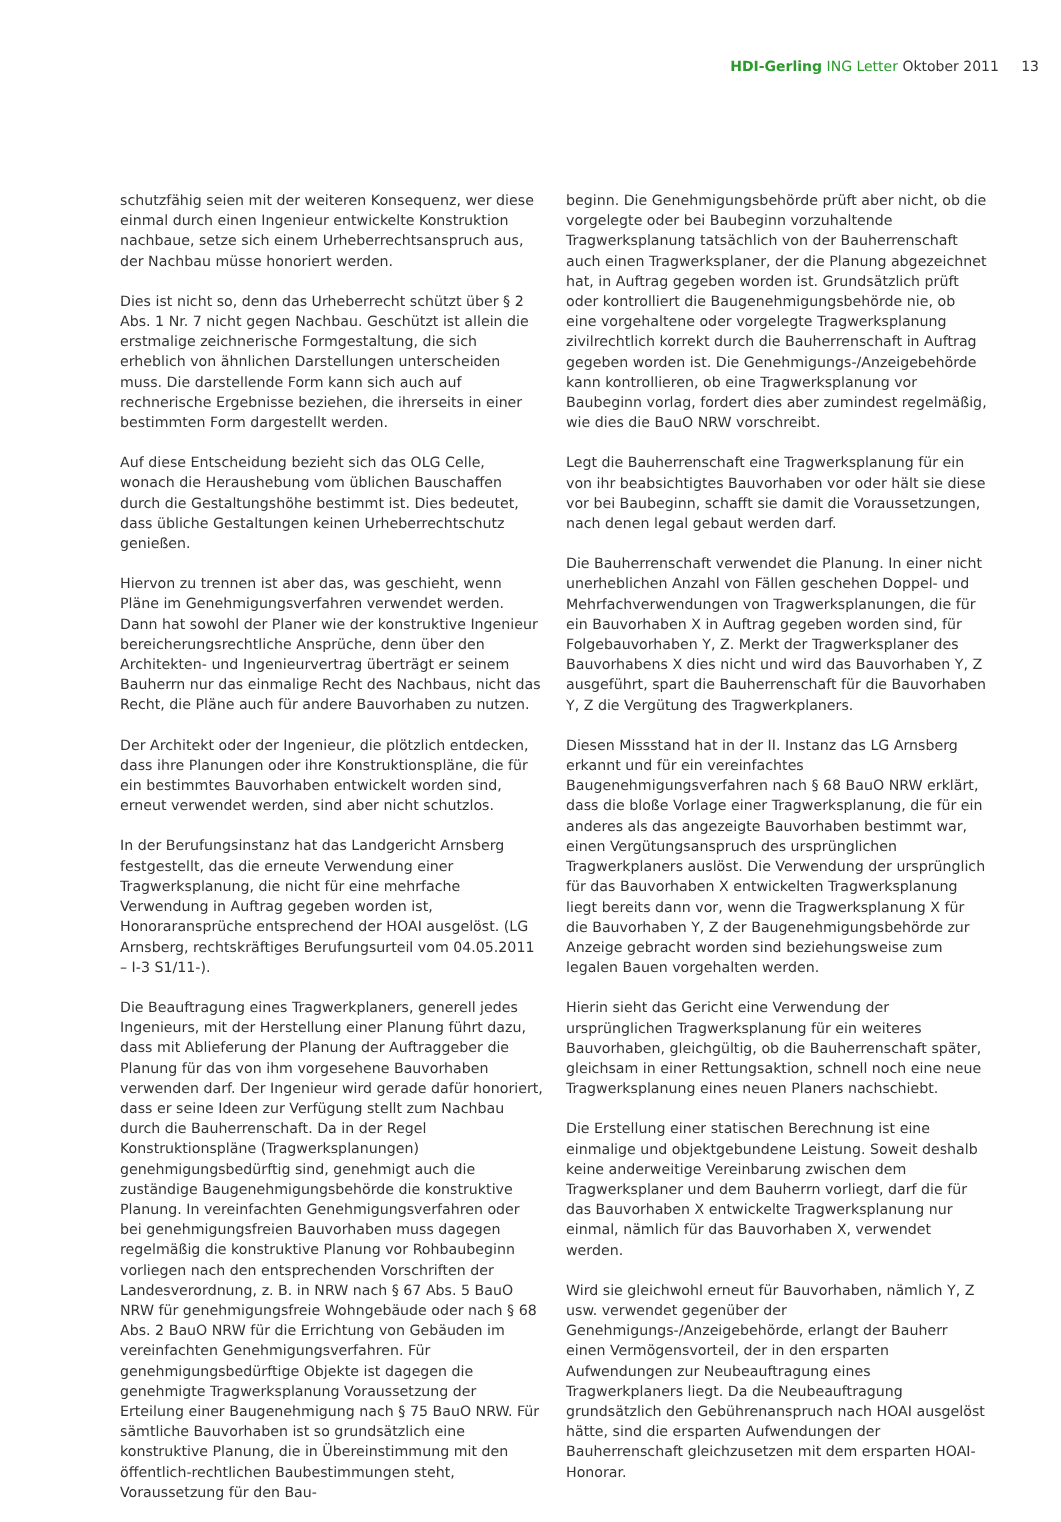HDI-Gerling ING Letter Oktober 2011 13
schutzfähig seien mit der weiteren Konsequenz, wer diese einmal durch einen Ingenieur entwickelte Konstruktion nachbaue, setze sich einem Urheberrechtsanspruch aus, der Nachbau müsse honoriert werden.
Dies ist nicht so, denn das Urheberrecht schützt über § 2 Abs. 1 Nr. 7 nicht gegen Nachbau. Geschützt ist allein die erstmalige zeichnerische Formgestaltung, die sich erheblich von ähnlichen Darstellungen unterscheiden muss. Die darstellende Form kann sich auch auf rechnerische Ergebnisse beziehen, die ihrerseits in einer bestimmten Form dargestellt werden.
Auf diese Entscheidung bezieht sich das OLG Celle, wonach die Heraushebung vom üblichen Bauschaffen durch die Gestaltungshöhe bestimmt ist. Dies bedeutet, dass übliche Gestaltungen keinen Urheberrechtschutz genießen.
Hiervon zu trennen ist aber das, was geschieht, wenn Pläne im Genehmigungsverfahren verwendet werden. Dann hat sowohl der Planer wie der konstruktive Ingenieur bereicherungsrechtliche Ansprüche, denn über den Architekten- und Ingenieurvertrag überträgt er seinem Bauherrn nur das einmalige Recht des Nachbaus, nicht das Recht, die Pläne auch für andere Bauvorhaben zu nutzen.
Der Architekt oder der Ingenieur, die plötzlich entdecken, dass ihre Planungen oder ihre Konstruktionspläne, die für ein bestimmtes Bauvorhaben entwickelt worden sind, erneut verwendet werden, sind aber nicht schutzlos.
In der Berufungsinstanz hat das Landgericht Arnsberg festgestellt, das die erneute Verwendung einer Tragwerksplanung, die nicht für eine mehrfache Verwendung in Auftrag gegeben worden ist, Honoraransprüche entsprechend der HOAI ausgelöst. (LG Arnsberg, rechtskräftiges Berufungsurteil vom 04.05.2011 – I-3 S1/11-).
Die Beauftragung eines Tragwerkplaners, generell jedes Ingenieurs, mit der Herstellung einer Planung führt dazu, dass mit Ablieferung der Planung der Auftraggeber die Planung für das von ihm vorgesehene Bauvorhaben verwenden darf. Der Ingenieur wird gerade dafür honoriert, dass er seine Ideen zur Verfügung stellt zum Nachbau durch die Bauherrenschaft. Da in der Regel Konstruktionspläne (Tragwerksplanungen) genehmigungsbedürftig sind, genehmigt auch die zuständige Baugenehmigungsbehörde die konstruktive Planung. In vereinfachten Genehmigungsverfahren oder bei genehmigungsfreien Bauvorhaben muss dagegen regelmäßig die konstruktive Planung vor Rohbaubeginn vorliegen nach den entsprechenden Vorschriften der Landesverordnung, z. B. in NRW nach § 67 Abs. 5 BauO NRW für genehmigungsfreie Wohngebäude oder nach § 68 Abs. 2 BauO NRW für die Errichtung von Gebäuden im vereinfachten Genehmigungsverfahren. Für genehmigungsbedürftige Objekte ist dagegen die genehmigte Tragwerksplanung Voraussetzung der Erteilung einer Baugenehmigung nach § 75 BauO NRW. Für sämtliche Bauvorhaben ist so grundsätzlich eine konstruktive Planung, die in Übereinstimmung mit den öffentlich-rechtlichen Baubestimmungen steht, Voraussetzung für den Bau-
beginn. Die Genehmigungsbehörde prüft aber nicht, ob die vorgelegte oder bei Baubeginn vorzuhaltende Tragwerksplanung tatsächlich von der Bauherrenschaft auch einen Tragwerksplaner, der die Planung abgezeichnet hat, in Auftrag gegeben worden ist. Grundsätzlich prüft oder kontrolliert die Baugenehmigungsbehörde nie, ob eine vorgehaltene oder vorgelegte Tragwerksplanung zivilrechtlich korrekt durch die Bauherrenschaft in Auftrag gegeben worden ist. Die Genehmigungs-/Anzeigebehörde kann kontrollieren, ob eine Tragwerksplanung vor Baubeginn vorlag, fordert dies aber zumindest regelmäßig, wie dies die BauO NRW vorschreibt.
Legt die Bauherrenschaft eine Tragwerksplanung für ein von ihr beabsichtigtes Bauvorhaben vor oder hält sie diese vor bei Baubeginn, schafft sie damit die Voraussetzungen, nach denen legal gebaut werden darf.
Die Bauherrenschaft verwendet die Planung. In einer nicht unerheblichen Anzahl von Fällen geschehen Doppel- und Mehrfachverwendungen von Tragwerksplanungen, die für ein Bauvorhaben X in Auftrag gegeben worden sind, für Folgebauvorhaben Y, Z. Merkt der Tragwerksplaner des Bauvorhabens X dies nicht und wird das Bauvorhaben Y, Z ausgeführt, spart die Bauherrenschaft für die Bauvorhaben Y, Z die Vergütung des Tragwerkplaners.
Diesen Missstand hat in der II. Instanz das LG Arnsberg erkannt und für ein vereinfachtes Baugenehmigungsverfahren nach § 68 BauO NRW erklärt, dass die bloße Vorlage einer Tragwerksplanung, die für ein anderes als das angezeigte Bauvorhaben bestimmt war, einen Vergütungsanspruch des ursprünglichen Tragwerkplaners auslöst. Die Verwendung der ursprünglich für das Bauvorhaben X entwickelten Tragwerksplanung liegt bereits dann vor, wenn die Tragwerksplanung X für die Bauvorhaben Y, Z der Baugenehmigungsbehörde zur Anzeige gebracht worden sind beziehungsweise zum legalen Bauen vorgehalten werden.
Hierin sieht das Gericht eine Verwendung der ursprünglichen Tragwerksplanung für ein weiteres Bauvorhaben, gleichgültig, ob die Bauherrenschaft später, gleichsam in einer Rettungsaktion, schnell noch eine neue Tragwerksplanung eines neuen Planers nachschiebt.
Die Erstellung einer statischen Berechnung ist eine einmalige und objektgebundene Leistung. Soweit deshalb keine anderweitige Vereinbarung zwischen dem Tragwerksplaner und dem Bauherrn vorliegt, darf die für das Bauvorhaben X entwickelte Tragwerksplanung nur einmal, nämlich für das Bauvorhaben X, verwendet werden.
Wird sie gleichwohl erneut für Bauvorhaben, nämlich Y, Z usw. verwendet gegenüber der Genehmigungs-/Anzeigebehörde, erlangt der Bauherr einen Vermögensvorteil, der in den ersparten Aufwendungen zur Neubeauftragung eines Tragwerkplaners liegt. Da die Neubeauftragung grundsätzlich den Gebührenanspruch nach HOAI ausgelöst hätte, sind die ersparten Aufwendungen der Bauherrenschaft gleichzusetzen mit dem ersparten HOAI-Honorar.